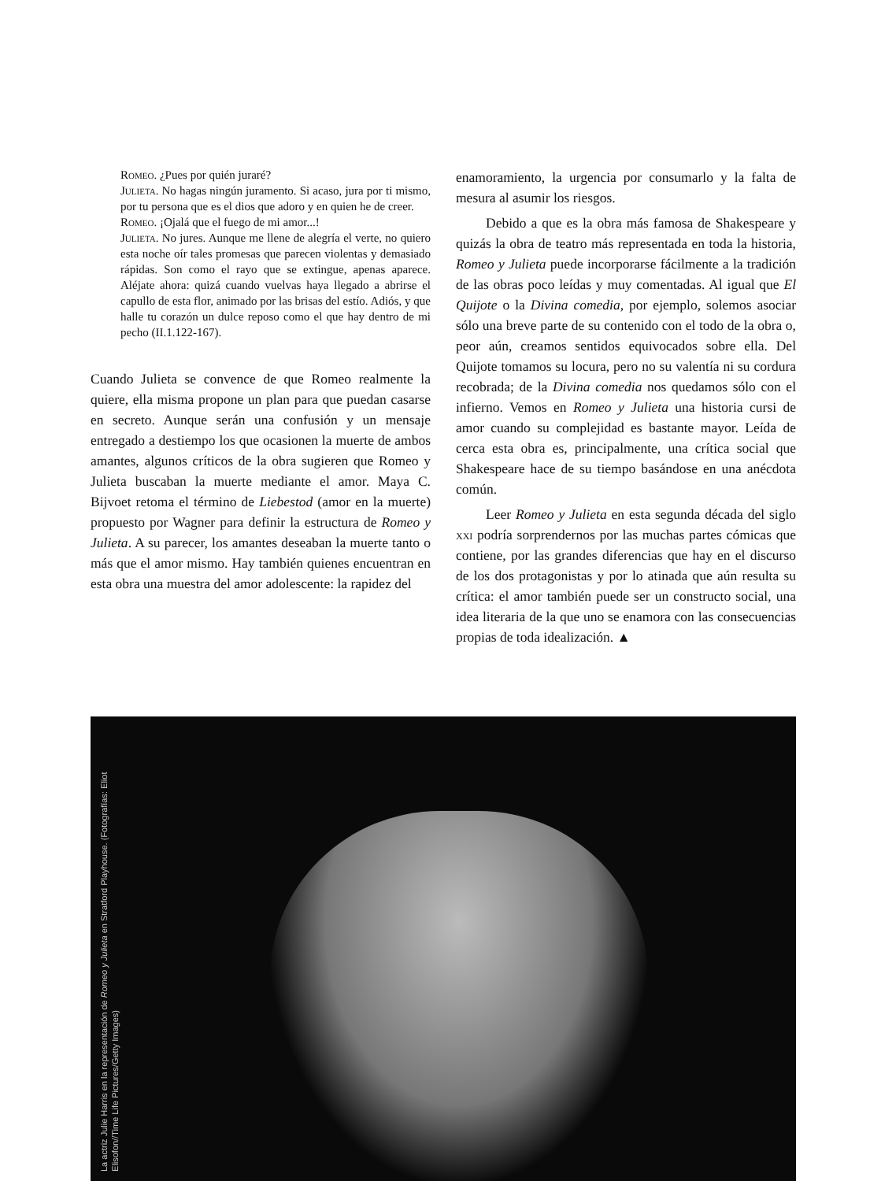Romeo. ¿Pues por quién juraré?
Julieta. No hagas ningún juramento. Si acaso, jura por ti mismo, por tu persona que es el dios que adoro y en quien he de creer.
Romeo. ¡Ojalá que el fuego de mi amor...!
Julieta. No jures. Aunque me llene de alegría el verte, no quiero esta noche oír tales promesas que parecen violentas y demasiado rápidas. Son como el rayo que se extingue, apenas aparece. Aléjate ahora: quizá cuando vuelvas haya llegado a abrirse el capullo de esta flor, animado por las brisas del estío. Adiós, y que halle tu corazón un dulce reposo como el que hay dentro de mi pecho (II.1.122-167).
Cuando Julieta se convence de que Romeo realmente la quiere, ella misma propone un plan para que puedan casarse en secreto. Aunque serán una confusión y un mensaje entregado a destiempo los que ocasionen la muerte de ambos amantes, algunos críticos de la obra sugieren que Romeo y Julieta buscaban la muerte mediante el amor. Maya C. Bijvoet retoma el término de Liebestod (amor en la muerte) propuesto por Wagner para definir la estructura de Romeo y Julieta. A su parecer, los amantes deseaban la muerte tanto o más que el amor mismo. Hay también quienes encuentran en esta obra una muestra del amor adolescente: la rapidez del
enamoramiento, la urgencia por consumarlo y la falta de mesura al asumir los riesgos.
Debido a que es la obra más famosa de Shakespeare y quizás la obra de teatro más representada en toda la historia, Romeo y Julieta puede incorporarse fácilmente a la tradición de las obras poco leídas y muy comentadas. Al igual que El Quijote o la Divina comedia, por ejemplo, solemos asociar sólo una breve parte de su contenido con el todo de la obra o, peor aún, creamos sentidos equivocados sobre ella. Del Quijote tomamos su locura, pero no su valentía ni su cordura recobrada; de la Divina comedia nos quedamos sólo con el infierno. Vemos en Romeo y Julieta una historia cursi de amor cuando su complejidad es bastante mayor. Leída de cerca esta obra es, principalmente, una crítica social que Shakespeare hace de su tiempo basándose en una anécdota común.
Leer Romeo y Julieta en esta segunda década del siglo xxi podría sorprendernos por las muchas partes cómicas que contiene, por las grandes diferencias que hay en el discurso de los dos protagonistas y por lo atinada que aún resulta su crítica: el amor también puede ser un constructo social, una idea literaria de la que uno se enamora con las consecuencias propias de toda idealización. ▲
La actriz Julie Harris en la representación de Romeo y Julieta en Stratford Playhouse. (Fotografías: Eliot Elisofon//Time Life Pictures/Getty Images)